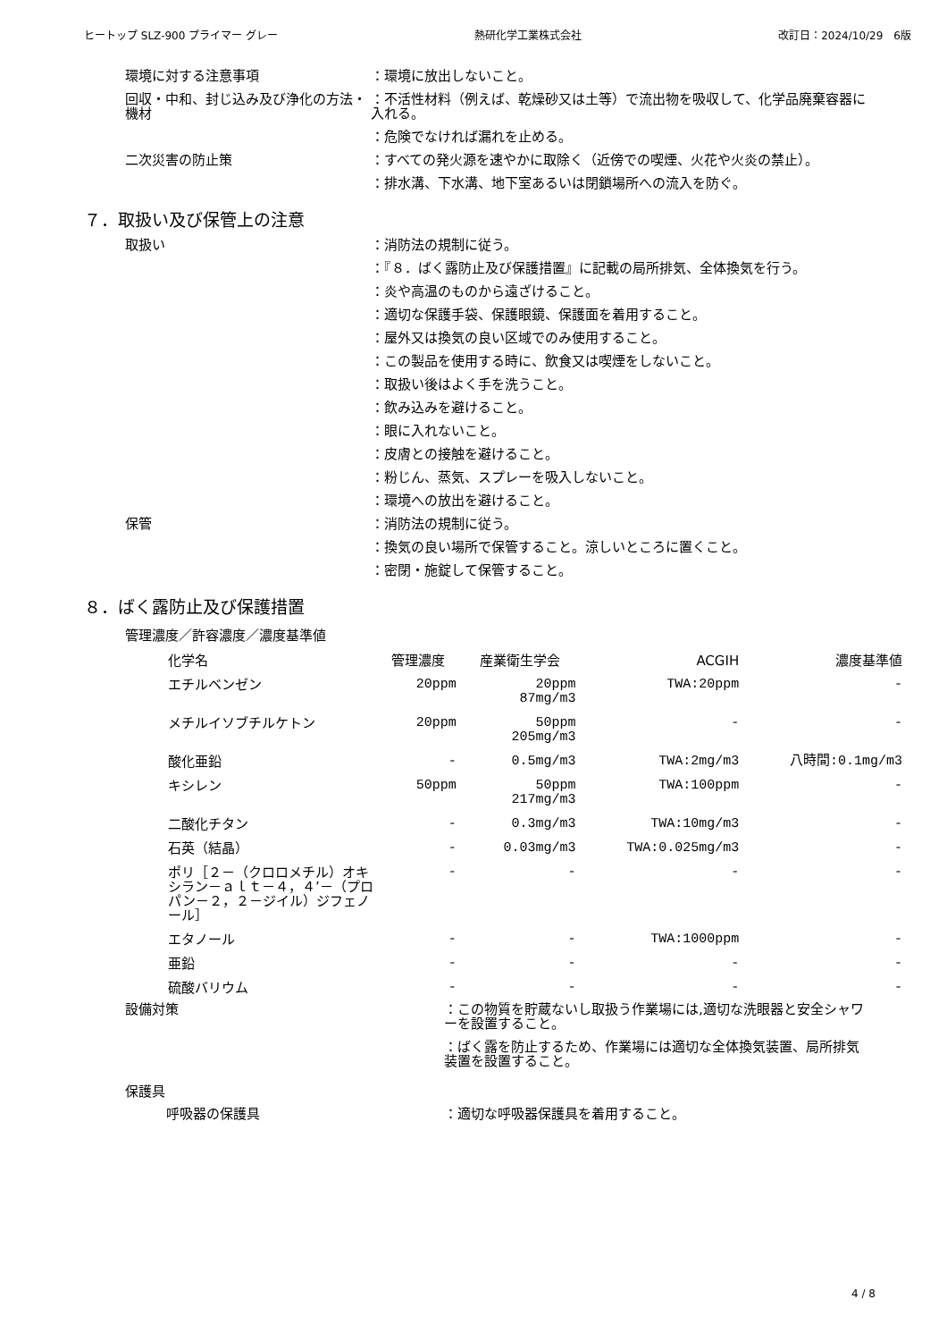ヒートップ SLZ-900 プライマー グレー 熱研化学工業株式会社 改訂日：2024/10/29　6版
環境に対する注意事項 ：環境に放出しないこと。
回収・中和、封じ込み及び浄化の方法・機材
：不活性材料（例えば、乾燥砂又は土等）で流出物を吸収して、化学品廃棄容器に入れる。
：危険でなければ漏れを止める。
二次災害の防止策 ：すべての発火源を速やかに取除く（近傍での喫煙、火花や火炎の禁止）。
：排水溝、下水溝、地下室あるいは閉鎖場所への流入を防ぐ。
７．取扱い及び保管上の注意
取扱い ：消防法の規制に従う。
：『８．ばく露防止及び保護措置』に記載の局所排気、全体換気を行う。
：炎や高温のものから遠ざけること。
：適切な保護手袋、保護眼鏡、保護面を着用すること。
：屋外又は換気の良い区域でのみ使用すること。
：この製品を使用する時に、飲食又は喫煙をしないこと。
：取扱い後はよく手を洗うこと。
：飲み込みを避けること。
：眼に入れないこと。
：皮膚との接触を避けること。
：粉じん、蒸気、スプレーを吸入しないこと。
：環境への放出を避けること。
保管 ：消防法の規制に従う。
：換気の良い場所で保管すること。涼しいところに置くこと。
：密閉・施錠して保管すること。
８．ばく露防止及び保護措置
管理濃度／許容濃度／濃度基準値
| 化学名 | 管理濃度 | 産業衛生学会 | ACGIH | 濃度基準値 |
| --- | --- | --- | --- | --- |
| エチルベンゼン | 20ppm | 20ppm 87mg/m3 | TWA:20ppm | - |
| メチルイソブチルケトン | 20ppm | 50ppm 205mg/m3 | - | - |
| 酸化亜鉛 | - | 0.5mg/m3 | TWA:2mg/m3 | 八時間:0.1mg/m3 |
| キシレン | 50ppm | 50ppm 217mg/m3 | TWA:100ppm | - |
| 二酸化チタン | - | 0.3mg/m3 | TWA:10mg/m3 | - |
| 石英（結晶） | - | 0.03mg/m3 | TWA:0.025mg/m3 | - |
| ポリ［２－（クロロメチル）オキシラン－ａｌｔ－４，４’－（プロパン－２，２－ジイル）ジフェノール］ | - | - | - | - |
| エタノール | - | - | TWA:1000ppm | - |
| 亜鉛 | - | - | - | - |
| 硫酸バリウム | - | - | - | - |
設備対策 ：この物質を貯蔵ないし取扱う作業場には,適切な洗眼器と安全シャワーを設置すること。
：ばく露を防止するため、作業場には適切な全体換気装置、局所排気装置を設置すること。
保護具
呼吸器の保護具 ：適切な呼吸器保護具を着用すること。
4 / 8